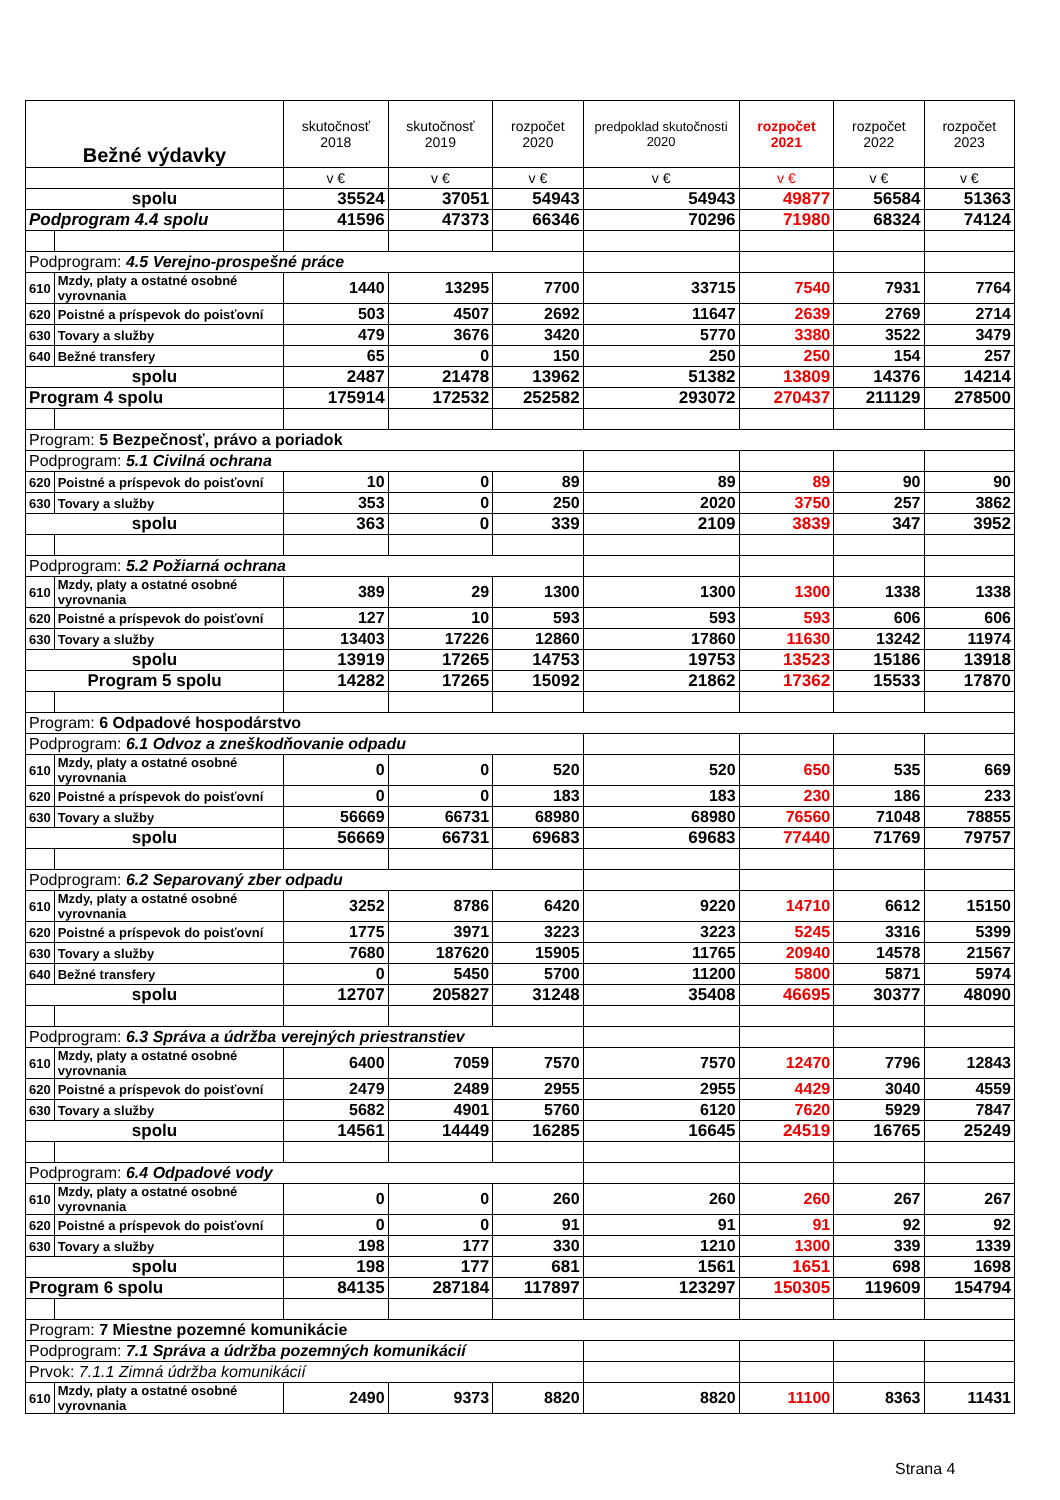| Bežné výdavky | | skutočnosť 2018 | skutočnosť 2019 | rozpočet 2020 | predpoklad skutočnosti 2020 | rozpočet 2021 | rozpočet 2022 | rozpočet 2023 |
| --- | --- | --- | --- | --- | --- | --- | --- | --- |
| | | v € | v € | v € | v € | v € | v € | v € |
| spolu | | 35524 | 37051 | 54943 | 54943 | 49877 | 56584 | 51363 |
| Podprogram 4.4 spolu | | 41596 | 47373 | 66346 | 70296 | 71980 | 68324 | 74124 |
| Podprogram: 4.5 Verejno-prospešné práce | | | | | | | | |
| 610 | Mzdy, platy a ostatné osobné vyrovnania | 1440 | 13295 | 7700 | 33715 | 7540 | 7931 | 7764 |
| 620 | Poistné a príspevok do poisťovní | 503 | 4507 | 2692 | 11647 | 2639 | 2769 | 2714 |
| 630 | Tovary a služby | 479 | 3676 | 3420 | 5770 | 3380 | 3522 | 3479 |
| 640 | Bežné transfery | 65 | 0 | 150 | 250 | 250 | 154 | 257 |
| spolu | | 2487 | 21478 | 13962 | 51382 | 13809 | 14376 | 14214 |
| Program 4 spolu | | 175914 | 172532 | 252582 | 293072 | 270437 | 211129 | 278500 |
| Program: 5 Bezpečnosť, právo a poriadok | | | | | | | | |
| Podprogram: 5.1 Civilná ochrana | | | | | | | | |
| 620 | Poistné a príspevok do poisťovní | 10 | 0 | 89 | 89 | 89 | 90 | 90 |
| 630 | Tovary a služby | 353 | 0 | 250 | 2020 | 3750 | 257 | 3862 |
| spolu | | 363 | 0 | 339 | 2109 | 3839 | 347 | 3952 |
| Podprogram: 5.2 Požiarná ochrana | | | | | | | | |
| 610 | Mzdy, platy a ostatné osobné vyrovnania | 389 | 29 | 1300 | 1300 | 1300 | 1338 | 1338 |
| 620 | Poistné a príspevok do poisťovní | 127 | 10 | 593 | 593 | 593 | 606 | 606 |
| 630 | Tovary a služby | 13403 | 17226 | 12860 | 17860 | 11630 | 13242 | 11974 |
| spolu | | 13919 | 17265 | 14753 | 19753 | 13523 | 15186 | 13918 |
| Program 5 spolu | | 14282 | 17265 | 15092 | 21862 | 17362 | 15533 | 17870 |
| Program: 6 Odpadové hospodárstvo | | | | | | | | |
| Podprogram: 6.1 Odvoz a zneškodňovanie odpadu | | | | | | | | |
| 610 | Mzdy, platy a ostatné osobné vyrovnania | 0 | 0 | 520 | 520 | 650 | 535 | 669 |
| 620 | Poistné a príspevok do poisťovní | 0 | 0 | 183 | 183 | 230 | 186 | 233 |
| 630 | Tovary a služby | 56669 | 66731 | 68980 | 68980 | 76560 | 71048 | 78855 |
| spolu | | 56669 | 66731 | 69683 | 69683 | 77440 | 71769 | 79757 |
| Podprogram: 6.2 Separovaný zber odpadu | | | | | | | | |
| 610 | Mzdy, platy a ostatné osobné vyrovnania | 3252 | 8786 | 6420 | 9220 | 14710 | 6612 | 15150 |
| 620 | Poistné a príspevok do poisťovní | 1775 | 3971 | 3223 | 3223 | 5245 | 3316 | 5399 |
| 630 | Tovary a služby | 7680 | 187620 | 15905 | 11765 | 20940 | 14578 | 21567 |
| 640 | Bežné transfery | 0 | 5450 | 5700 | 11200 | 5800 | 5871 | 5974 |
| spolu | | 12707 | 205827 | 31248 | 35408 | 46695 | 30377 | 48090 |
| Podprogram: 6.3 Správa a údržba verejných priestranstiev | | | | | | | | |
| 610 | Mzdy, platy a ostatné osobné vyrovnania | 6400 | 7059 | 7570 | 7570 | 12470 | 7796 | 12843 |
| 620 | Poistné a príspevok do poisťovní | 2479 | 2489 | 2955 | 2955 | 4429 | 3040 | 4559 |
| 630 | Tovary a služby | 5682 | 4901 | 5760 | 6120 | 7620 | 5929 | 7847 |
| spolu | | 14561 | 14449 | 16285 | 16645 | 24519 | 16765 | 25249 |
| Podprogram: 6.4 Odpadové vody | | | | | | | | |
| 610 | Mzdy, platy a ostatné osobné vyrovnania | 0 | 0 | 260 | 260 | 260 | 267 | 267 |
| 620 | Poistné a príspevok do poisťovní | 0 | 0 | 91 | 91 | 91 | 92 | 92 |
| 630 | Tovary a služby | 198 | 177 | 330 | 1210 | 1300 | 339 | 1339 |
| spolu | | 198 | 177 | 681 | 1561 | 1651 | 698 | 1698 |
| Program 6 spolu | | 84135 | 287184 | 117897 | 123297 | 150305 | 119609 | 154794 |
| Program: 7 Miestne pozemné komunikácie | | | | | | | | |
| Podprogram: 7.1 Správa a údržba pozemných komunikácií | | | | | | | | |
| Prvok: 7.1.1 Zimná údržba komunikácií | | | | | | | | |
| 610 | Mzdy, platy a ostatné osobné vyrovnania | 2490 | 9373 | 8820 | 8820 | 11100 | 8363 | 11431 |
Strana 4